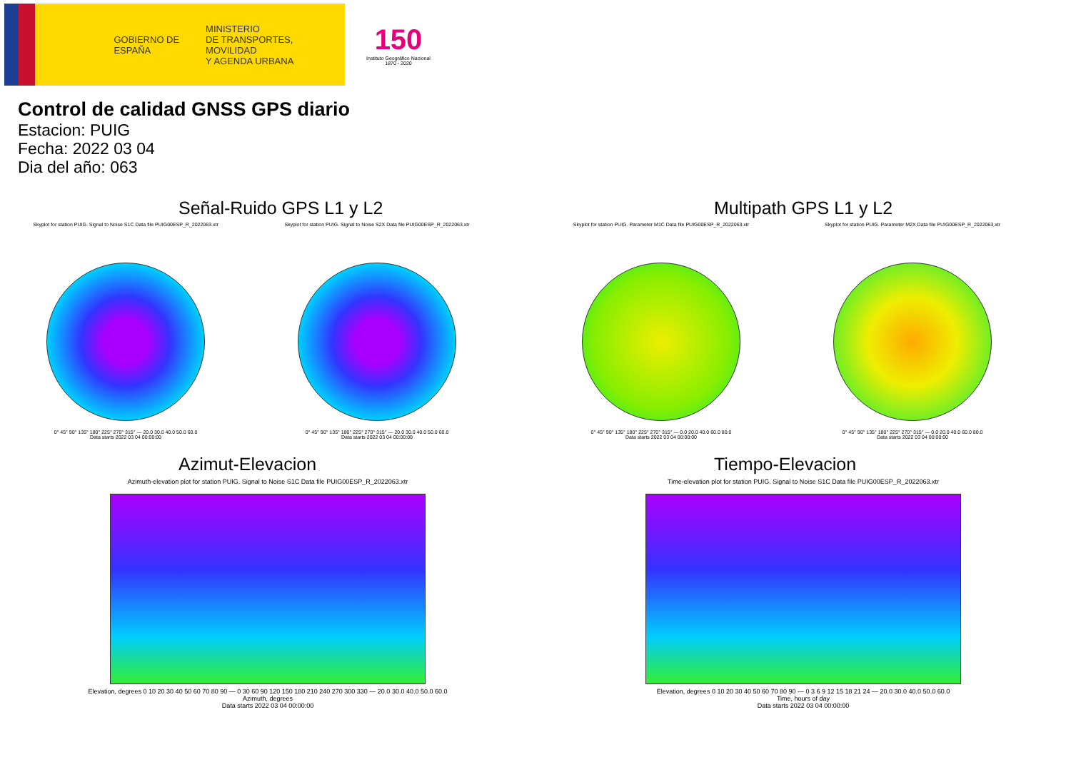GOBIERNO DE ESPAÑA
MINISTERIO
DE TRANSPORTES, MOVILIDAD
Y AGENDA URBANA
150
Instituto Geográfico Nacional 1870 - 2020
Control de calidad GNSS GPS diario
Estacion: PUIG
Fecha: 2022 03 04
Dia del año: 063
Señal-Ruido GPS L1 y L2
Skyplot for station PUIG. Signal to Noise S1C Data file PUIG00ESP_R_2022063.xtr
0° 45° 90° 135° 180° 225° 270° 315° — 20.0 30.0 40.0 50.0 60.0
Data starts 2022 03 04 00:00:00
Skyplot for station PUIG. Signal to Noise S2X Data file PUIG00ESP_R_2022063.xtr
0° 45° 90° 135° 180° 225° 270° 315° — 20.0 30.0 40.0 50.0 60.0
Data starts 2022 03 04 00:00:00
Multipath GPS L1 y L2
Skyplot for station PUIG. Parameter M1C Data file PUIG00ESP_R_2022063.xtr
0° 45° 90° 135° 180° 225° 270° 315° — 0.0 20.0 40.0 60.0 80.0
Data starts 2022 03 04 00:00:00
Skyplot for station PUIG. Parameter M2X Data file PUIG00ESP_R_2022063.xtr
0° 45° 90° 135° 180° 225° 270° 315° — 0.0 20.0 40.0 60.0 80.0
Data starts 2022 03 04 00:00:00
Azimut-Elevacion
Azimuth-elevation plot for station PUIG. Signal to Noise S1C Data file PUIG00ESP_R_2022063.xtr
Elevation, degrees 0 10 20 30 40 50 60 70 80 90 — 0 30 60 90 120 150 180 210 240 270 300 330 — 20.0 30.0 40.0 50.0 60.0
Azimuth, degrees
Data starts 2022 03 04 00:00:00
Tiempo-Elevacion
Time-elevation plot for station PUIG. Signal to Noise S1C Data file PUIG00ESP_R_2022063.xtr
Elevation, degrees 0 10 20 30 40 50 60 70 80 90 — 0 3 6 9 12 15 18 21 24 — 20.0 30.0 40.0 50.0 60.0
Time, hours of day
Data starts 2022 03 04 00:00:00